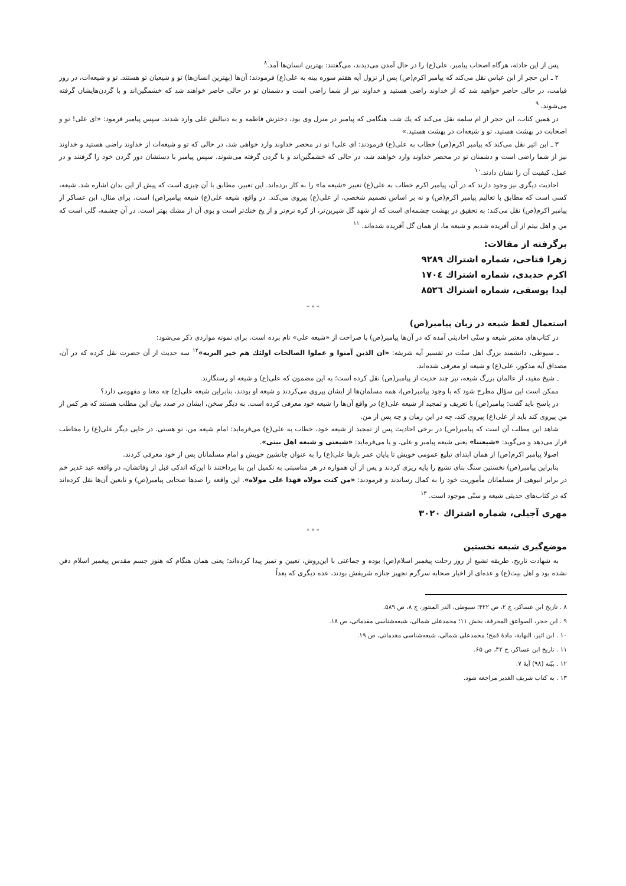پس از این حادثه، هرگاه اصحاب پیامبر، علی(ع) را در حال آمدن می‌دیدند، می‌گفتند: بهترین انسان‌ها آمد.<sup>۸</sup>
۲ ـ ابن حجر از ابن عباس نقل می‌کند که پیامبر اکرم(ص) پس از نزول آیه هفتم سوره بینه به علی(ع) فرمودند: آن‌ها (بهترین انسان‌ها) تو و شیعیان تو هستند. تو و شیعه‌ات، در روز قیامت، در حالی حاضر خواهید شد که از خداوند راضی هستید و خداوند نیز از شما راضی است و دشمنان تو در حالی حاضر خواهند شد که خشمگین‌اند و با گردن‌هایشان گرفته می‌شوند. <sup>۹</sup>
در همین کتاب، ابن حجر از ام سلمه نقل می‌کند که یك شب هنگامی که پیامبر در منزل وی بود، دخترش فاطمه و به دنبالش علی وارد شدند. سپس پیامبر فرمود: «ای علی! تو و اصحابت در بهشت هستید، تو و شیعه‌ات در بهشت هستید.»
۳ ـ ابن اثیر نقل می‌کند که پیامبر اکرم(ص) خطاب به علی(ع) فرمودند: ای علی! تو در محضر خداوند وارد خواهی شد، در حالی که تو و شیعه‌ات از خداوند راضی هستید و خداوند نیز از شما راضی است و دشمنان تو در محضر خداوند وارد خواهند شد، در حالی که خشمگین‌اند و با گردن گرفته می‌شوند. سپس پیامبر با دستشان دور گردن خود را گرفتند و در عمل، کیفیت آن را نشان دادند.<sup>۱۰</sup>
احادیث دیگری نیز وجود دارند که در آن، پیامبر اکرم خطاب به علی(ع) تعبیر «شیعه ما» را به کار برده‌اند. این تعبیر، مطابق با آن چیزی است که پیش از این بدان اشاره شد. شیعه، کسی است که مطابق با تعالیم پیامبر اکرم(ص) و نه بر اساس تصمیم شخصی، از علی(ع) پیروی می‌کند. در واقع، شیعه علی(ع) شیعه پیامبر(ص) است. برای مثال، ابن عساکر از پیامبر اکرم(ص) نقل می‌کند: به تحقیق در بهشت چشمه‌ای است که از شهد گل شیرین‌تر، از کره نرم‌تر و از یخ خنك‌تر است و بوی آن از مشك بهتر است. در آن چشمه، گلی است که من و اهل بیتم از آن آفریده شدیم و شیعه ما، از همان گل آفریده شده‌اند. <sup>۱۱</sup>
برگرفته از مقالات:
زهرا فتاحی، شماره اشتراك ۹۲۸۹
اکرم حدیدی، شماره اشتراك ۱۷۰٤
لیدا یوسفی، شماره اشتراك ۸۵۲٦
* * *
استعمال لفظ شیعه در زبان پیامبر(ص)
در کتاب‌های معتبر شیعه و سنّی احادیثی آمده که در آن‌ها پیامبر(ص) با صراحت از «شیعه علی» نام برده است. برای نمونه مواردی ذکر می‌شود:
ـ سیوطی، دانشمند بزرگ اهل سنّت در تفسیر آیه شریفه: «ان الذین آمنوا و عملوا الصالحات اولئك هم خیر البریه»<sup>۱۲</sup> سه حدیث از آن حضرت نقل کرده که در آن، مصداق آیه مذکور، علی(ع) و شیعه او معرفی شده‌اند.
ـ شیخ مفید، از عالمان بزرگ شیعه، نیز چند حدیث از پیامبر(ص) نقل کرده است؛ به این مضمون که علی(ع) و شیعه او رستگارند.
ممکن است این سؤال مطرح شود که با وجود پیامبر(ص)، همه مسلمان‌ها از ایشان پیروی می‌کردند و شیعه او بودند، بنابراین شیعه علی(ع) چه معنا و مفهومی دارد؟
در پاسخ باید گفت: پیامبر(ص) با تعریف و تمجید از شیعه علی(ع) در واقع آن‌ها را شیعه خود معرفی کرده است. به دیگر سخن، ایشان در صدد بیان این مطلب هستند که هر کس از من پیروی کند باید از علی(ع) پیروی کند، چه در این زمان و چه پس از من.
شاهد این مطلب آن است که پیامبر(ص) در برخی احادیث پس از تمجید از شیعه خود، خطاب به علی(ع) می‌فرماید: امام شیعه من، تو هستی. در جایی دیگر علی(ع) را مخاطب قرار می‌دهد و می‌گوید: «شیعتنا» یعنی شیعه پیامبر و علی. و یا می‌فرماید: «شیعتی و شیعه اهل بیتی».
اصولا پیامبر اکرم(ص) از همان ابتدای تبلیغ عمومی خویش تا پایان عمر بارها علی(ع) را به عنوان جانشین خویش و امام مسلمانان پس از خود معرفی کردند.
بنابراین پیامبر(ص) نخستین سنگ بنای تشیع را پایه ریزی کردند و پس از آن همواره در هر مناسبتی به تکمیل این بنا پرداختند تا این‌که اندکی قبل از وفاتشان، در واقعه عید غدیر خم در برابر انبوهی از مسلمانان مأموریت خود را به کمال رساندند و فرمودند: «من کنت مولاه فهذا علی مولاه». این واقعه را صدها صحابی پیامبر(ص) و تابعین آن‌ها نقل کرده‌اند که در کتاب‌های حدیثی شیعه و سنّی موجود است. <sup>۱۳</sup>
مهری آجیلی، شماره اشتراك ۳۰۲۰
* * *
موضع‌گیری شیعه نخستین
به شهادت تاریخ، طریقه تشیع از روز رحلت پیغمبر اسلام(ص) بوده و جماعتی با این‌روش، تعیین و تمیز پیدا کرده‌اند؛ یعنی همان هنگام که هنوز جسم مقدس پیغمبر اسلام دفن نشده بود و اهل بیت(ع) و عده‌ای از اخیار صحابه سرگرم تجهیز جنازه شریفش بودند، عده دیگری که بعداً
۸ . تاریخ ابن عساکر، ج ۲، ص ۴۲۲؛ سیوطی، الدر المنثور، ج ۸، ص ۵۸۹.
۹ . ابن حجر، الصواعق المحرقة، بخش ۱۱؛ محمدعلی شمالی، شیعه‌شناسی مقدماتی، ص ۱۸.
۱۰ . ابن اثیر، النهایة، مادۀ قمح؛ محمدعلی شمالی، شیعه‌شناسی مقدماتی، ص ۱۹.
۱۱ . تاریخ ابن عساکر، ج ۴۲، ص ۶۵.
۱۲ . بیّنه (۹۸) آیۀ ۷.
۱۳ . به کتاب شریف الغدیر مراجعه شود.